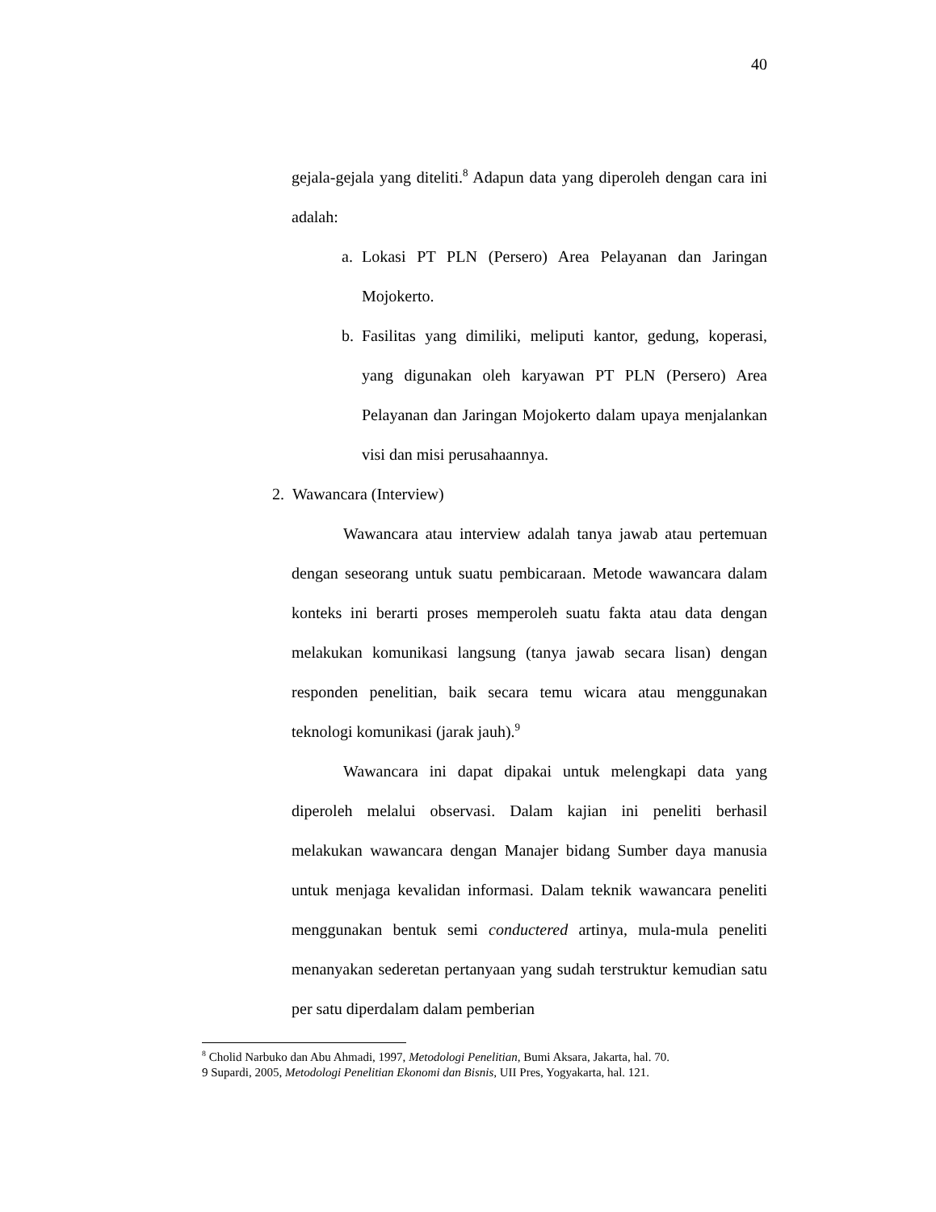40
gejala-gejala yang diteliti.<sup>8</sup> Adapun data yang diperoleh dengan cara ini adalah:
a. Lokasi PT PLN (Persero) Area Pelayanan dan Jaringan Mojokerto.
b. Fasilitas yang dimiliki, meliputi kantor, gedung, koperasi, yang digunakan oleh karyawan PT PLN (Persero) Area Pelayanan dan Jaringan Mojokerto dalam upaya menjalankan visi dan misi perusahaannya.
2. Wawancara (Interview)
Wawancara atau interview adalah tanya jawab atau pertemuan dengan seseorang untuk suatu pembicaraan. Metode wawancara dalam konteks ini berarti proses memperoleh suatu fakta atau data dengan melakukan komunikasi langsung (tanya jawab secara lisan) dengan responden penelitian, baik secara temu wicara atau menggunakan teknologi komunikasi (jarak jauh).<sup>9</sup>
Wawancara ini dapat dipakai untuk melengkapi data yang diperoleh melalui observasi. Dalam kajian ini peneliti berhasil melakukan wawancara dengan Manajer bidang Sumber daya manusia untuk menjaga kevalidan informasi. Dalam teknik wawancara peneliti menggunakan bentuk semi conductered artinya, mula-mula peneliti menanyakan sederetan pertanyaan yang sudah terstruktur kemudian satu per satu diperdalam dalam pemberian
<sup>8</sup> Cholid Narbuko dan Abu Ahmadi, 1997, Metodologi Penelitian, Bumi Aksara, Jakarta, hal. 70.
9 Supardi, 2005, Metodologi Penelitian Ekonomi dan Bisnis, UII Pres, Yogyakarta, hal. 121.